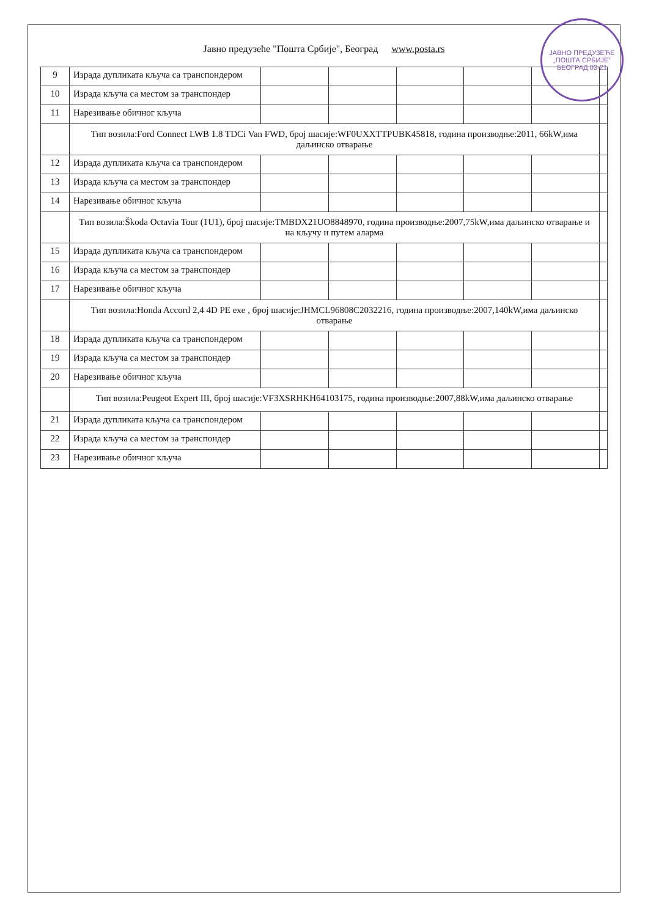ЈАВНО ПРЕДУЗЕЋЕ „ПОШТА СРБИЈЕ“ БЕОГРАД 03-21
Јавно предузеће "Пошта Србије", Београд www.posta.rs
| 9 | Израда дупликата кључа са транспондером | | | | | | |
| 10 | Израда кључа са местом за транспондер | | | | | | |
| 11 | Нарезивање обичног кључа | | | | | | |
| | Тип возила:Ford Connect LWB 1.8 TDCi Van FWD, број шасије:WF0UXXTTPUBK45818, година производње:2011, 66kW,има даљинско отварање | | | | | | |
| 12 | Израда дупликата кључа са транспондером | | | | | | |
| 13 | Израда кључа са местом за транспондер | | | | | | |
| 14 | Нарезивање обичног кључа | | | | | | |
| | Тип возила:Škoda Octavia Tour (1U1), број шасије:TMBDX21UO8848970, година производње:2007,75kW,има даљинско отварање и на кључу и путем аларма | | | | | | |
| 15 | Израда дупликата кључа са транспондером | | | | | | |
| 16 | Израда кључа са местом за транспондер | | | | | | |
| 17 | Нарезивање обичног кључа | | | | | | |
| | Тип возила:Honda Accord 2,4 4D PE exe , број шасије:JHMCL96808C2032216, година производње:2007,140kW,има даљинско отварање | | | | | | |
| 18 | Израда дупликата кључа са транспондером | | | | | | |
| 19 | Израда кључа са местом за транспондер | | | | | | |
| 20 | Нарезивање обичног кључа | | | | | | |
| | Тип возила:Peugeot Expert III, број шасије:VF3XSRHKH64103175, година производње:2007,88kW,има даљинско отварање | | | | | | |
| 21 | Израда дупликата кључа са транспондером | | | | | | |
| 22 | Израда кључа са местом за транспондер | | | | | | |
| 23 | Нарезивање обичног кључа | | | | | | |